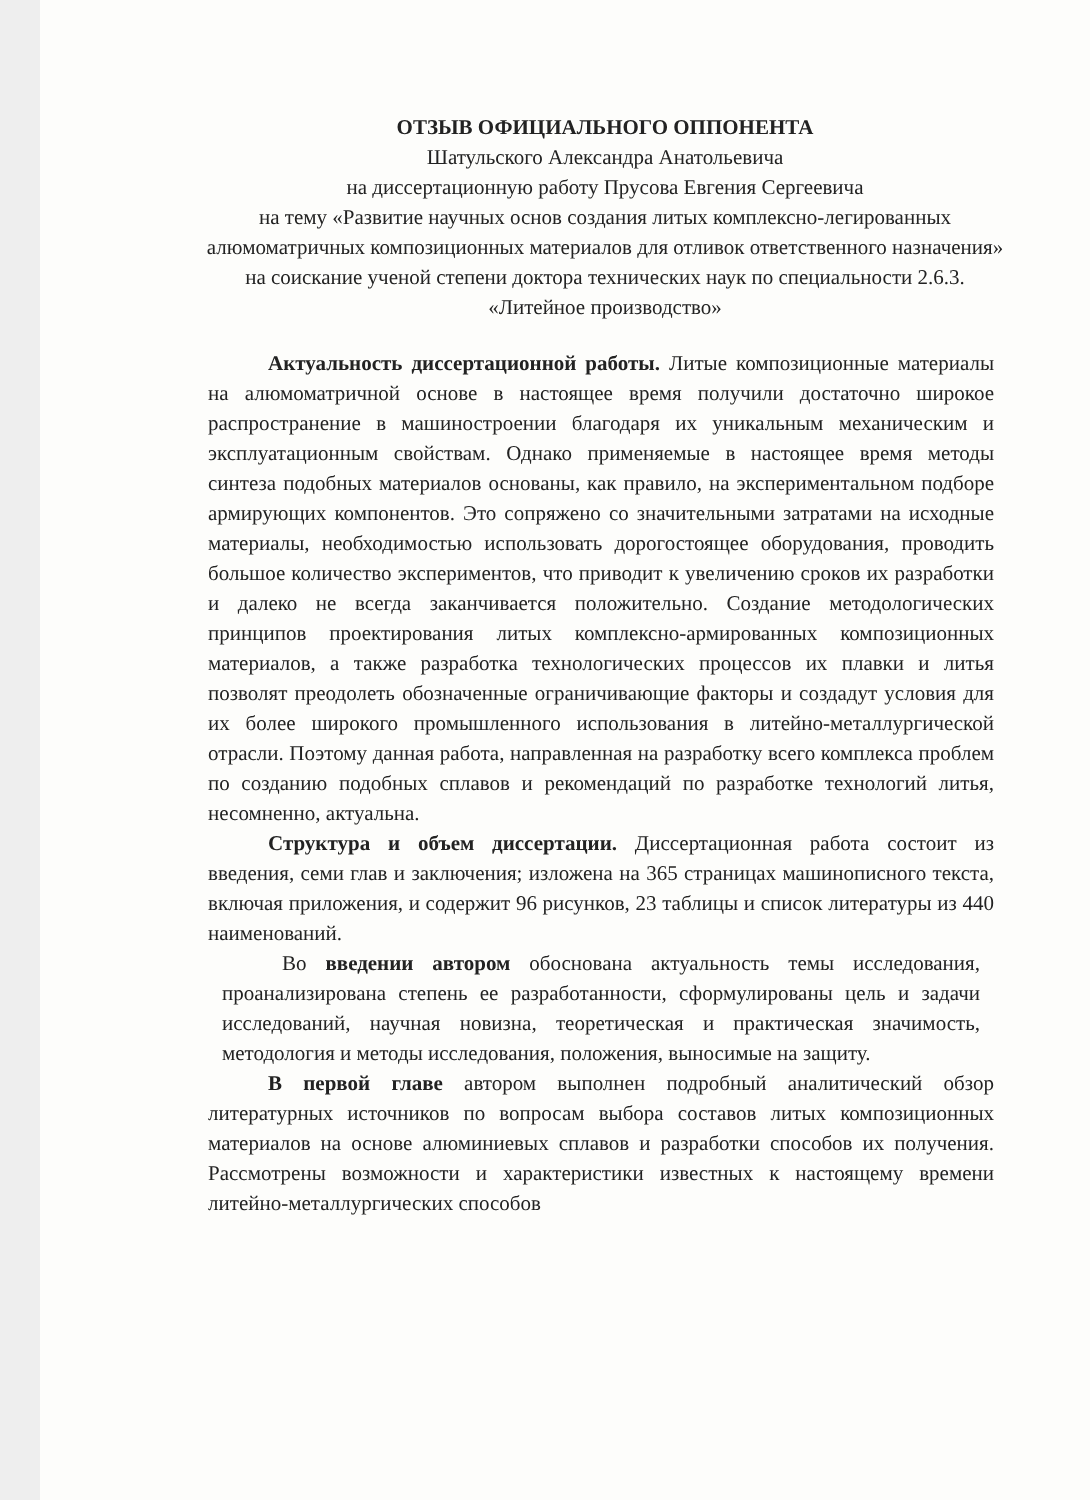ОТЗЫВ ОФИЦИАЛЬНОГО ОППОНЕНТА
Шатульского Александра Анатольевича
на диссертационную работу Прусова Евгения Сергеевича
на тему «Развитие научных основ создания литых комплексно-легированных алюмоматричных композиционных материалов для отливок ответственного назначения» на соискание ученой степени доктора технических наук по специальности 2.6.3. «Литейное производство»
Актуальность диссертационной работы. Литые композиционные материалы на алюмоматричной основе в настоящее время получили достаточно широкое распространение в машиностроении благодаря их уникальным механическим и эксплуатационным свойствам. Однако применяемые в настоящее время методы синтеза подобных материалов основаны, как правило, на экспериментальном подборе армирующих компонентов. Это сопряжено со значительными затратами на исходные материалы, необходимостью использовать дорогостоящее оборудования, проводить большое количество экспериментов, что приводит к увеличению сроков их разработки и далеко не всегда заканчивается положительно. Создание методологических принципов проектирования литых комплексно-армированных композиционных материалов, а также разработка технологических процессов их плавки и литья позволят преодолеть обозначенные ограничивающие факторы и создадут условия для их более широкого промышленного использования в литейно-металлургической отрасли. Поэтому данная работа, направленная на разработку всего комплекса проблем по созданию подобных сплавов и рекомендаций по разработке технологий литья, несомненно, актуальна.
Структура и объем диссертации. Диссертационная работа состоит из введения, семи глав и заключения; изложена на 365 страницах машинописного текста, включая приложения, и содержит 96 рисунков, 23 таблицы и список литературы из 440 наименований.
Во введении автором обоснована актуальность темы исследования, проанализирована степень ее разработанности, сформулированы цель и задачи исследований, научная новизна, теоретическая и практическая значимость, методология и методы исследования, положения, выносимые на защиту.
В первой главе автором выполнен подробный аналитический обзор литературных источников по вопросам выбора составов литых композиционных материалов на основе алюминиевых сплавов и разработки способов их получения. Рассмотрены возможности и характеристики известных к настоящему времени литейно-металлургических способов